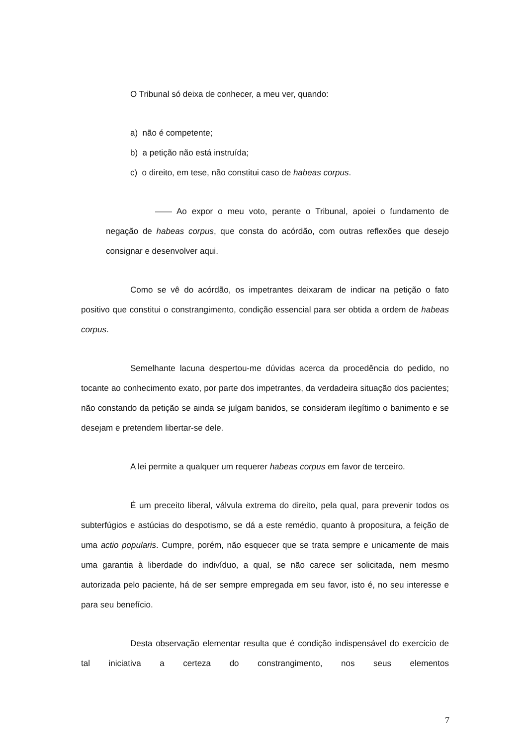O Tribunal só deixa de conhecer, a meu ver, quando:
a) não é competente;
b) a petição não está instruída;
c) o direito, em tese, não constitui caso de habeas corpus.
—— Ao expor o meu voto, perante o Tribunal, apoiei o fundamento de negação de habeas corpus, que consta do acórdão, com outras reflexões que desejo consignar e desenvolver aqui.
Como se vê do acórdão, os impetrantes deixaram de indicar na petição o fato positivo que constitui o constrangimento, condição essencial para ser obtida a ordem de habeas corpus.
Semelhante lacuna despertou-me dúvidas acerca da procedência do pedido, no tocante ao conhecimento exato, por parte dos impetrantes, da verdadeira situação dos pacientes; não constando da petição se ainda se julgam banidos, se consideram ilegítimo o banimento e se desejam e pretendem libertar-se dele.
A lei permite a qualquer um requerer habeas corpus em favor de terceiro.
É um preceito liberal, válvula extrema do direito, pela qual, para prevenir todos os subterfúgios e astúcias do despotismo, se dá a este remédio, quanto à propositura, a feição de uma actio popularis. Cumpre, porém, não esquecer que se trata sempre e unicamente de mais uma garantia à liberdade do indivíduo, a qual, se não carece ser solicitada, nem mesmo autorizada pelo paciente, há de ser sempre empregada em seu favor, isto é, no seu interesse e para seu benefício.
Desta observação elementar resulta que é condição indispensável do exercício de tal iniciativa a certeza do constrangimento, nos seus elementos
7